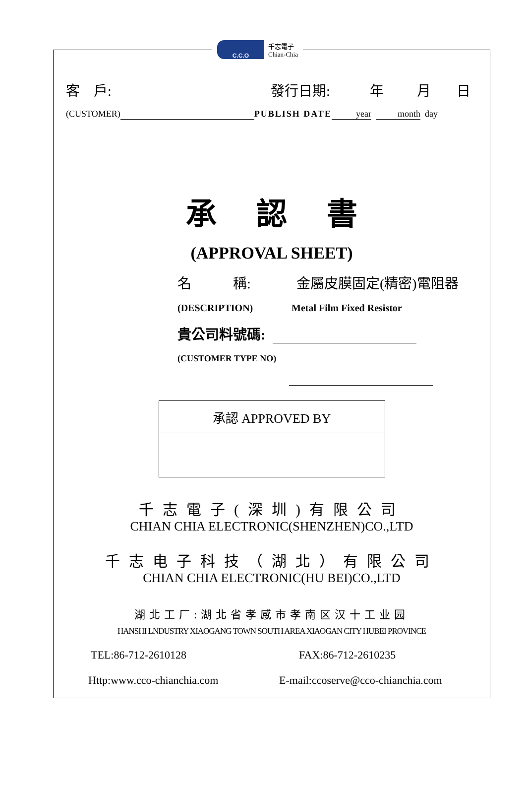C.C.O
千志電子
Chian-Chia
客　戶: 發行日期: 年 月 日
(CUSTOMER) PUBLISH DATE year month day
承認書
(APPROVAL SHEET)
名　　　稱: 金屬皮膜固定(精密)電阻器
(DESCRIPTION) Metal Film Fixed Resistor
貴公司料號碼:
(CUSTOMER TYPE NO)
| 承認 APPROVED BY |
千志電子(深圳)有限公司
CHIAN CHIA ELECTRONIC(SHENZHEN)CO.,LTD
千志电子科技（湖北）有限公司
CHIAN CHIA ELECTRONIC(HU BEI)CO.,LTD
湖北工厂:湖北省孝感市孝南区汉十工业园
HANSHI LNDUSTRY XIAOGANG TOWN SOUTH AREA XIAOGAN CITY HUBEI PROVINCE
TEL:86-712-2610128 FAX:86-712-2610235
Http:www.cco-chianchia.com E-mail:ccoserve@cco-chianchia.com